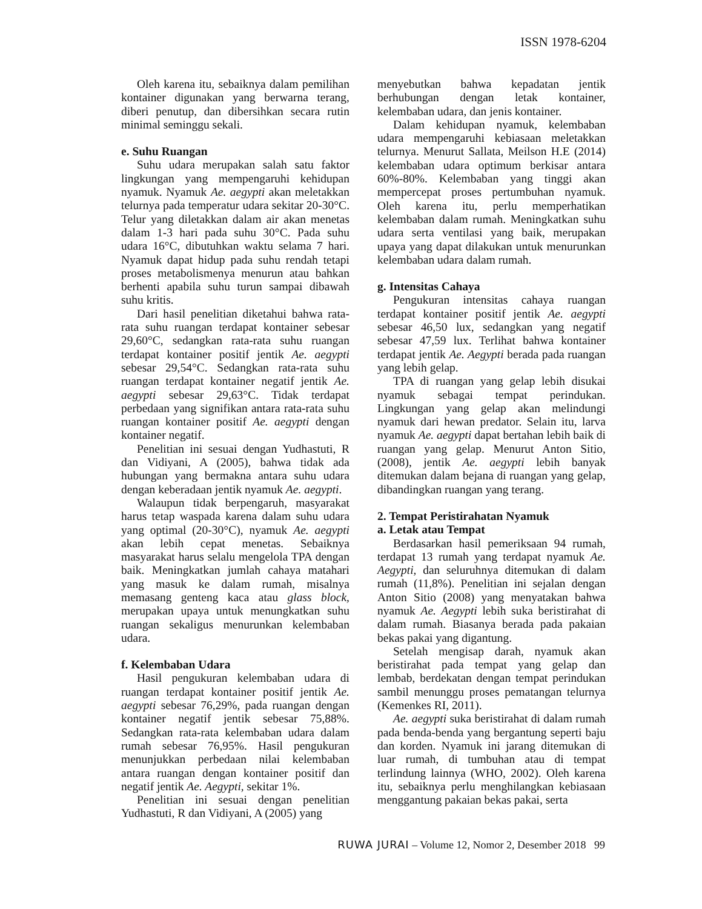ISSN 1978-6204
Oleh karena itu, sebaiknya dalam pemilihan kontainer digunakan yang berwarna terang, diberi penutup, dan dibersihkan secara rutin minimal seminggu sekali.
e. Suhu Ruangan
Suhu udara merupakan salah satu faktor lingkungan yang mempengaruhi kehidupan nyamuk. Nyamuk Ae. aegypti akan meletakkan telurnya pada temperatur udara sekitar 20-30°C. Telur yang diletakkan dalam air akan menetas dalam 1-3 hari pada suhu 30°C. Pada suhu udara 16°C, dibutuhkan waktu selama 7 hari. Nyamuk dapat hidup pada suhu rendah tetapi proses metabolismenya menurun atau bahkan berhenti apabila suhu turun sampai dibawah suhu kritis.
Dari hasil penelitian diketahui bahwa rata-rata suhu ruangan terdapat kontainer sebesar 29,60°C, sedangkan rata-rata suhu ruangan terdapat kontainer positif jentik Ae. aegypti sebesar 29,54°C. Sedangkan rata-rata suhu ruangan terdapat kontainer negatif jentik Ae. aegypti sebesar 29,63°C. Tidak terdapat perbedaan yang signifikan antara rata-rata suhu ruangan kontainer positif Ae. aegypti dengan kontainer negatif.
Penelitian ini sesuai dengan Yudhastuti, R dan Vidiyani, A (2005), bahwa tidak ada hubungan yang bermakna antara suhu udara dengan keberadaan jentik nyamuk Ae. aegypti.
Walaupun tidak berpengaruh, masyarakat harus tetap waspada karena dalam suhu udara yang optimal (20-30°C), nyamuk Ae. aegypti akan lebih cepat menetas. Sebaiknya masyarakat harus selalu mengelola TPA dengan baik. Meningkatkan jumlah cahaya matahari yang masuk ke dalam rumah, misalnya memasang genteng kaca atau glass block, merupakan upaya untuk menungkatkan suhu ruangan sekaligus menurunkan kelembaban udara.
f. Kelembaban Udara
Hasil pengukuran kelembaban udara di ruangan terdapat kontainer positif jentik Ae. aegypti sebesar 76,29%, pada ruangan dengan kontainer negatif jentik sebesar 75,88%. Sedangkan rata-rata kelembaban udara dalam rumah sebesar 76,95%. Hasil pengukuran menunjukkan perbedaan nilai kelembaban antara ruangan dengan kontainer positif dan negatif jentik Ae. Aegypti, sekitar 1%.
Penelitian ini sesuai dengan penelitian Yudhastuti, R dan Vidiyani, A (2005) yang
menyebutkan bahwa kepadatan jentik berhubungan dengan letak kontainer, kelembaban udara, dan jenis kontainer.
Dalam kehidupan nyamuk, kelembaban udara mempengaruhi kebiasaan meletakkan telurnya. Menurut Sallata, Meilson H.E (2014) kelembaban udara optimum berkisar antara 60%-80%. Kelembaban yang tinggi akan mempercepat proses pertumbuhan nyamuk. Oleh karena itu, perlu memperhatikan kelembaban dalam rumah. Meningkatkan suhu udara serta ventilasi yang baik, merupakan upaya yang dapat dilakukan untuk menurunkan kelembaban udara dalam rumah.
g. Intensitas Cahaya
Pengukuran intensitas cahaya ruangan terdapat kontainer positif jentik Ae. aegypti sebesar 46,50 lux, sedangkan yang negatif sebesar 47,59 lux. Terlihat bahwa kontainer terdapat jentik Ae. Aegypti berada pada ruangan yang lebih gelap.
TPA di ruangan yang gelap lebih disukai nyamuk sebagai tempat perindukan. Lingkungan yang gelap akan melindungi nyamuk dari hewan predator. Selain itu, larva nyamuk Ae. aegypti dapat bertahan lebih baik di ruangan yang gelap. Menurut Anton Sitio, (2008), jentik Ae. aegypti lebih banyak ditemukan dalam bejana di ruangan yang gelap, dibandingkan ruangan yang terang.
2. Tempat Peristirahatan Nyamuk
a. Letak atau Tempat
Berdasarkan hasil pemeriksaan 94 rumah, terdapat 13 rumah yang terdapat nyamuk Ae. Aegypti, dan seluruhnya ditemukan di dalam rumah (11,8%). Penelitian ini sejalan dengan Anton Sitio (2008) yang menyatakan bahwa nyamuk Ae. Aegypti lebih suka beristirahat di dalam rumah. Biasanya berada pada pakaian bekas pakai yang digantung.
Setelah mengisap darah, nyamuk akan beristirahat pada tempat yang gelap dan lembab, berdekatan dengan tempat perindukan sambil menunggu proses pematangan telurnya (Kemenkes RI, 2011).
Ae. aegypti suka beristirahat di dalam rumah pada benda-benda yang bergantung seperti baju dan korden. Nyamuk ini jarang ditemukan di luar rumah, di tumbuhan atau di tempat terlindung lainnya (WHO, 2002). Oleh karena itu, sebaiknya perlu menghilangkan kebiasaan menggantung pakaian bekas pakai, serta
RUWA JURAI – Volume 12, Nomor 2, Desember 2018 99